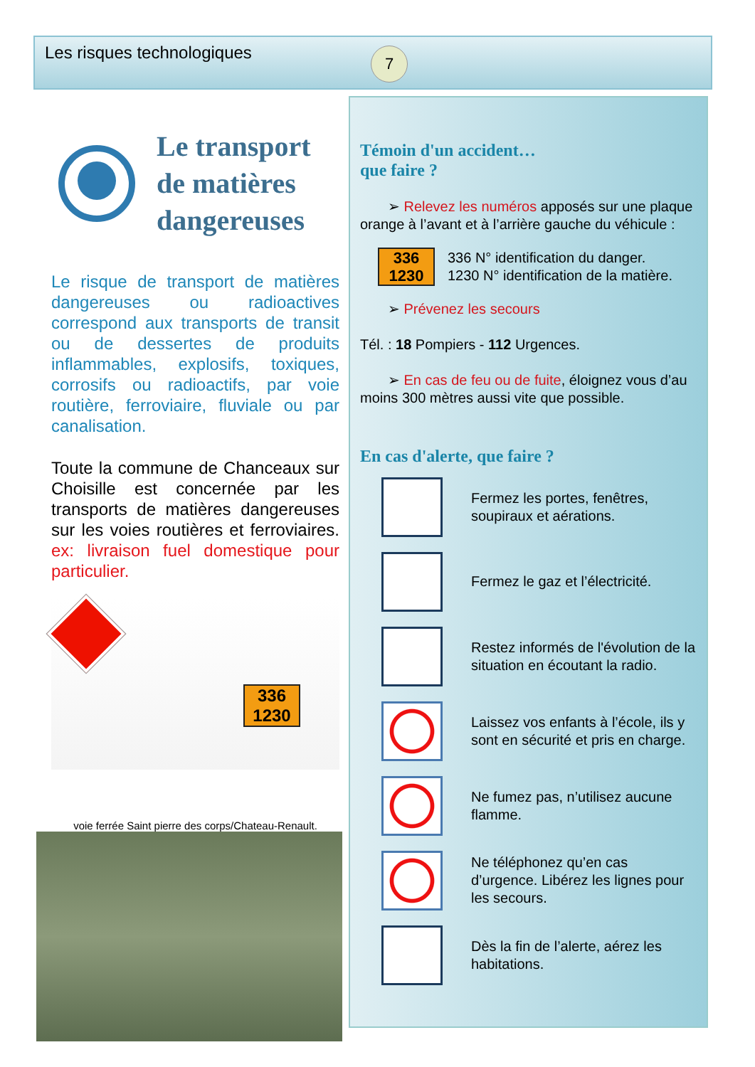Les risques technologiques 7
Le transport
de matières
dangereuses
Le risque de transport de matières dangereuses ou radioactives correspond aux transports de transit ou de dessertes de produits inflammables, explosifs, toxiques, corrosifs ou radioactifs, par voie routière, ferroviaire, fluviale ou par canalisation.
Toute la commune de Chanceaux sur Choisille est concernée par les transports de matières dangereuses sur les voies routières et ferroviaires. ex: livraison fuel domestique pour particulier.
336
1230
voie ferrée Saint pierre des corps/Chateau-Renault.
Témoin d'un accident…
que faire ?
➢ Relevez les numéros apposés sur une plaque orange à l’avant et à l’arrière gauche du véhicule :
336
1230
336 N° identification du danger.
1230 N° identification de la matière.
➢ Prévenez les secours
Tél. : 18 Pompiers - 112 Urgences.
➢ En cas de feu ou de fuite, éloignez vous d’au moins 300 mètres aussi vite que possible.
En cas d'alerte, que faire ?
Fermez les portes, fenêtres, soupiraux et aérations.
Fermez le gaz et l’électricité.
Restez informés de l'évolution de la situation en écoutant la radio.
Laissez vos enfants à l’école, ils y sont en sécurité et pris en charge.
Ne fumez pas, n’utilisez aucune flamme.
Ne téléphonez qu’en cas d’urgence. Libérez les lignes pour les secours.
Dès la fin de l’alerte, aérez les habitations.